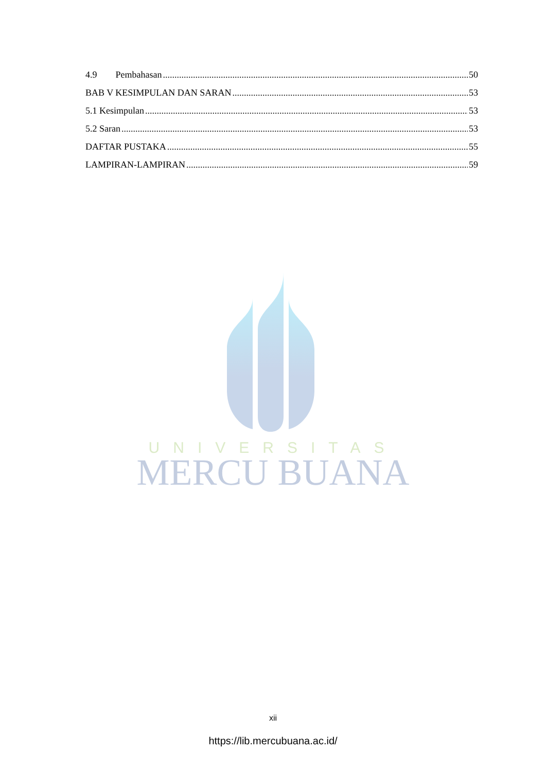4.9 Pembahasan 50
BAB V KESIMPULAN DAN SARAN 53
5.1 Kesimpulan 53
5.2 Saran 53
DAFTAR PUSTAKA 55
LAMPIRAN-LAMPIRAN 59
UNIVERSITAS
MERCU BUANA
xii
https://lib.mercubuana.ac.id/